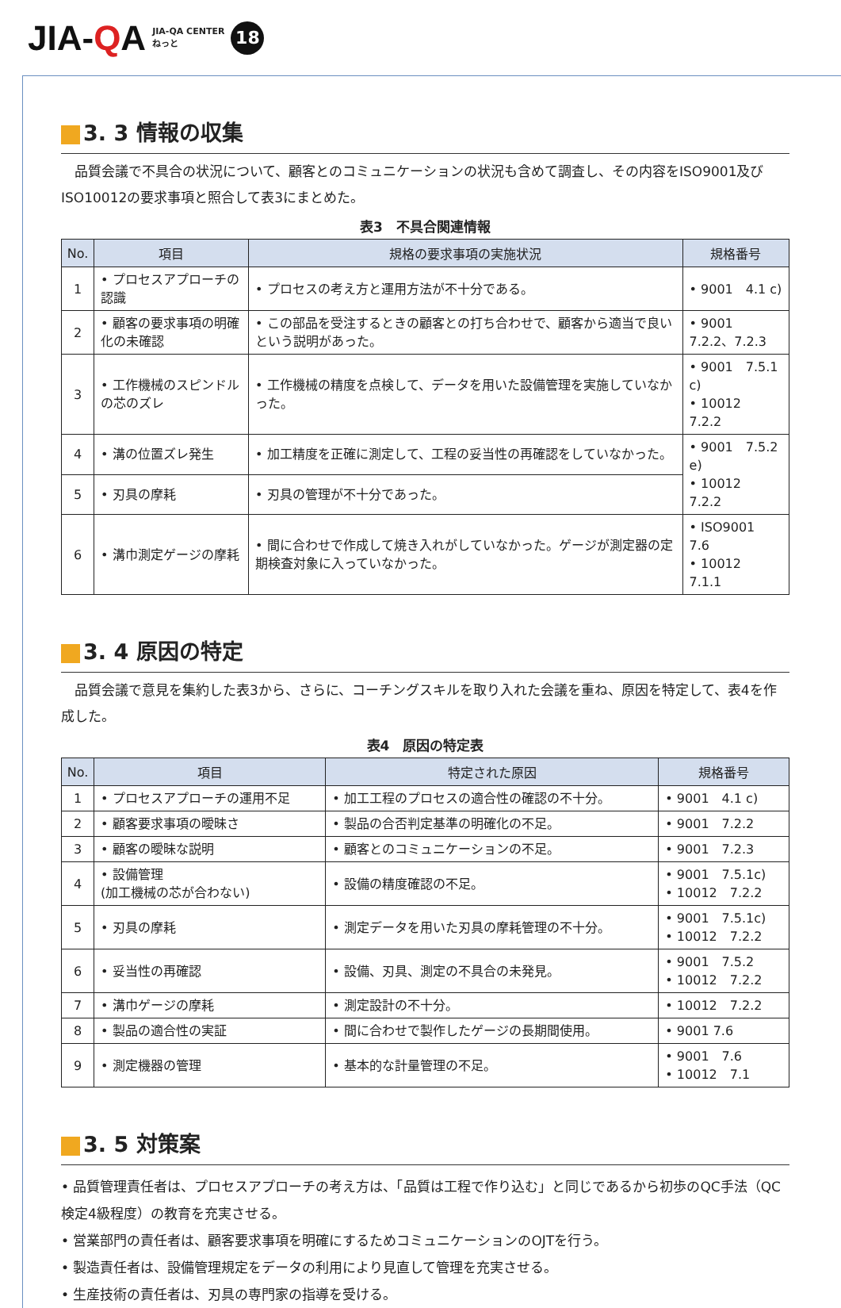JIA-QA
JIA-QA CENTER
ねっと
18
3. 3 情報の収集
品質会議で不具合の状況について、顧客とのコミュニケーションの状況も含めて調査し、その内容をISO9001及びISO10012の要求事項と照合して表3にまとめた。
表3　不具合関連情報
| No. | 項目 | 規格の要求事項の実施状況 | 規格番号 |
| --- | --- | --- | --- |
| 1 | • プロセスアプローチの認識 | • プロセスの考え方と運用方法が不十分である。 | • 9001 4.1 c) |
| 2 | • 顧客の要求事項の明確化の未確認 | • この部品を受注するときの顧客との打ち合わせで、顧客から適当で良いという説明があった。 | • 9001 7.2.2、7.2.3 |
| 3 | • 工作機械のスピンドルの芯のズレ | • 工作機械の精度を点検して、データを用いた設備管理を実施していなかった。 | • 9001 7.5.1 c) • 10012 7.2.2 |
| 4 | • 溝の位置ズレ発生 | • 加工精度を正確に測定して、工程の妥当性の再確認をしていなかった。 | • 9001 7.5.2 e) • 10012 7.2.2 |
| 5 | • 刃具の摩耗 | • 刃具の管理が不十分であった。 | |
| 6 | • 溝巾測定ゲージの摩耗 | • 間に合わせで作成して焼き入れがしていなかった。ゲージが測定器の定期検査対象に入っていなかった。 | • ISO9001 7.6 • 10012 7.1.1 |
3. 4 原因の特定
品質会議で意見を集約した表3から、さらに、コーチングスキルを取り入れた会議を重ね、原因を特定して、表4を作成した。
表4　原因の特定表
| No. | 項目 | 特定された原因 | 規格番号 |
| --- | --- | --- | --- |
| 1 | • プロセスアプローチの運用不足 | • 加工工程のプロセスの適合性の確認の不十分。 | • 9001 4.1 c) |
| 2 | • 顧客要求事項の曖昧さ | • 製品の合否判定基準の明確化の不足。 | • 9001 7.2.2 |
| 3 | • 顧客の曖昧な説明 | • 顧客とのコミュニケーションの不足。 | • 9001 7.2.3 |
| 4 | • 設備管理 (加工機械の芯が合わない) | • 設備の精度確認の不足。 | • 9001 7.5.1c) • 10012 7.2.2 |
| 5 | • 刃具の摩耗 | • 測定データを用いた刃具の摩耗管理の不十分。 | • 9001 7.5.1c) • 10012 7.2.2 |
| 6 | • 妥当性の再確認 | • 設備、刃具、測定の不具合の未発見。 | • 9001 7.5.2 • 10012 7.2.2 |
| 7 | • 溝巾ゲージの摩耗 | • 測定設計の不十分。 | • 10012 7.2.2 |
| 8 | • 製品の適合性の実証 | • 間に合わせで製作したゲージの長期間使用。 | • 9001 7.6 |
| 9 | • 測定機器の管理 | • 基本的な計量管理の不足。 | • 9001 7.6 • 10012 7.1 |
3. 5 対策案
• 品質管理責任者は、プロセスアプローチの考え方は、「品質は工程で作り込む」と同じであるから初歩のQC手法（QC検定4級程度）の教育を充実させる。
• 営業部門の責任者は、顧客要求事項を明確にするためコミュニケーションのOJTを行う。
• 製造責任者は、設備管理規定をデータの利用により見直して管理を充実させる。
• 生産技術の責任者は、刃具の専門家の指導を受ける。